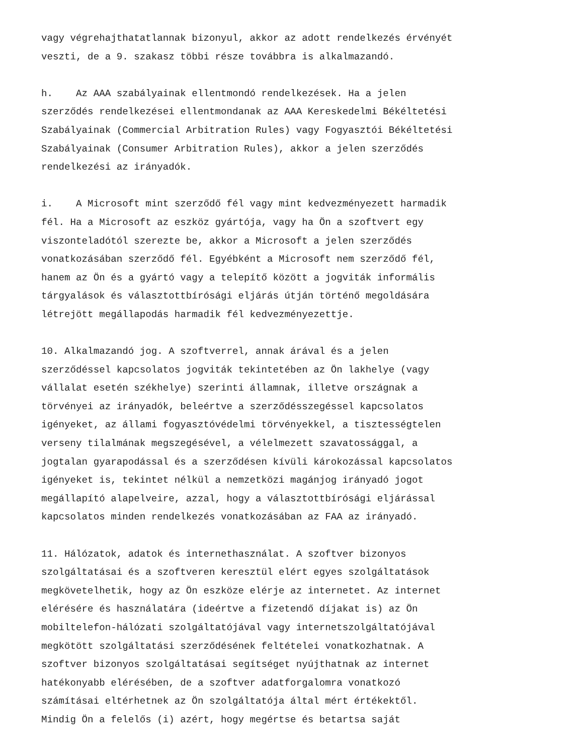vagy végrehajthatatlannak bizonyul, akkor az adott rendelkezés érvényét veszti, de a 9. szakasz többi része továbbra is alkalmazandó.
h. Az AAA szabályainak ellentmondó rendelkezések. Ha a jelen szerződés rendelkezései ellentmondanak az AAA Kereskedelmi Békéltetési Szabályainak (Commercial Arbitration Rules) vagy Fogyasztói Békéltetési Szabályainak (Consumer Arbitration Rules), akkor a jelen szerződés rendelkezési az irányadók.
i. A Microsoft mint szerződő fél vagy mint kedvezményezett harmadik fél. Ha a Microsoft az eszköz gyártója, vagy ha Ön a szoftvert egy viszonteladótól szerezte be, akkor a Microsoft a jelen szerződés vonatkozásában szerződő fél. Egyébként a Microsoft nem szerződő fél, hanem az Ön és a gyártó vagy a telepítő között a jogviták informális tárgyalások és választottbírósági eljárás útján történő megoldására létrejött megállapodás harmadik fél kedvezményezettje.
10. Alkalmazandó jog. A szoftverrel, annak árával és a jelen szerződéssel kapcsolatos jogviták tekintetében az Ön lakhelye (vagy vállalat esetén székhelye) szerinti államnak, illetve országnak a törvényei az irányadók, beleértve a szerződésszegéssel kapcsolatos igényeket, az állami fogyasztóvédelmi törvényekkel, a tisztességtelen verseny tilalmának megszegésével, a vélelmezett szavatossággal, a jogtalan gyarapodással és a szerződésen kívüli károkozással kapcsolatos igényeket is, tekintet nélkül a nemzetközi magánjog irányadó jogot megállapító alapelveire, azzal, hogy a választottbírósági eljárással kapcsolatos minden rendelkezés vonatkozásában az FAA az irányadó.
11. Hálózatok, adatok és internethasználat. A szoftver bizonyos szolgáltatásai és a szoftveren keresztül elért egyes szolgáltatások megkövetelhetik, hogy az Ön eszköze elérje az internetet. Az internet elérésére és használatára (ideértve a fizetendő díjakat is) az Ön mobiltelefon-hálózati szolgáltatójával vagy internetszolgáltatójával megkötött szolgáltatási szerződésének feltételei vonatkozhatnak. A szoftver bizonyos szolgáltatásai segítséget nyújthatnak az internet hatékonyabb elérésében, de a szoftver adatforgalomra vonatkozó számításai eltérhetnek az Ön szolgáltatója által mért értékektől. Mindig Ön a felelős (i) azért, hogy megértse és betartsa saját